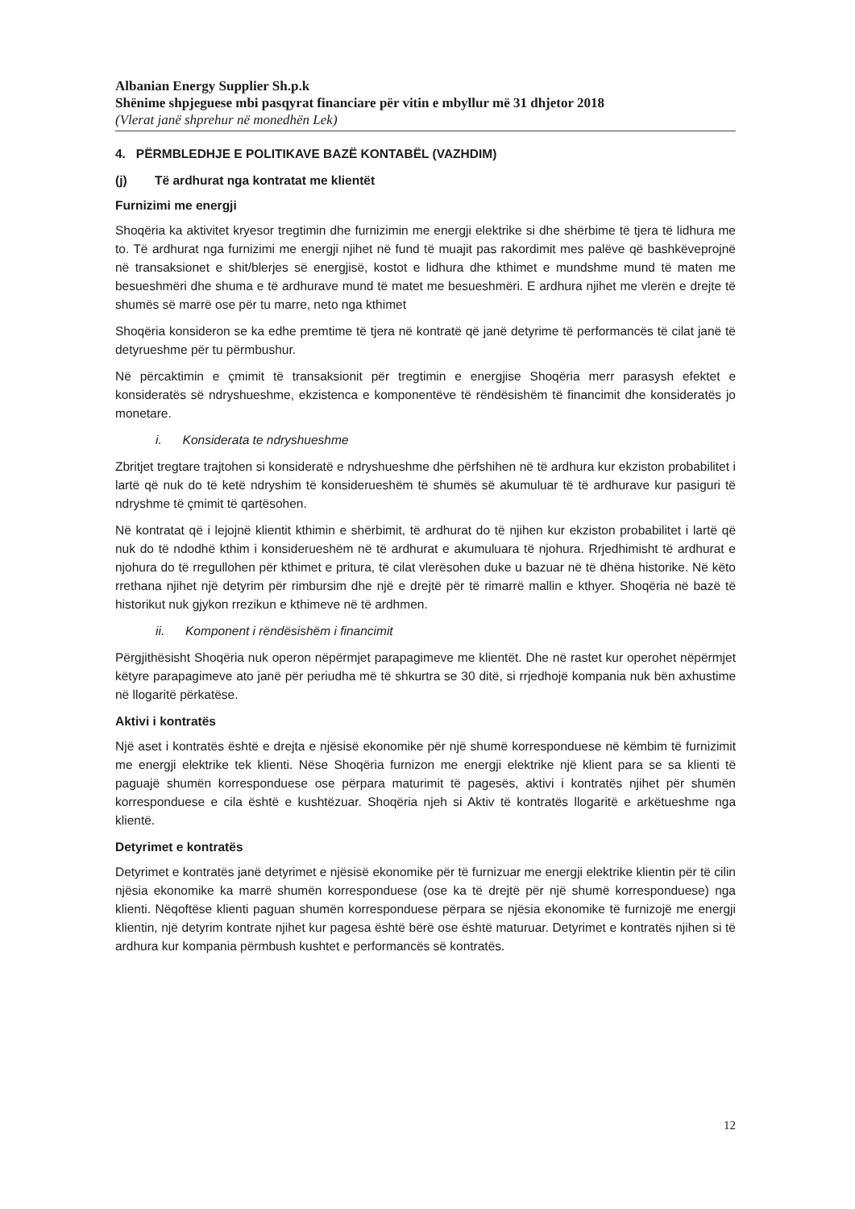Albanian Energy Supplier Sh.p.k
Shënime shpjeguese mbi pasqyrat financiare për vitin e mbyllur më 31 dhjetor 2018
(Vlerat janë shprehur në monedhën Lek)
4. PËRMBLEDHJE E POLITIKAVE BAZË KONTABËL (VAZHDIM)
(j) Të ardhurat nga kontratat me klientët
Furnizimi me energji
Shoqëria ka aktivitet kryesor tregtimin dhe furnizimin me energji elektrike si dhe shërbime të tjera të lidhura me to. Të ardhurat nga furnizimi me energji njihet në fund të muajit pas rakordimit mes palëve që bashkëveprojnë në transaksionet e shit/blerjes së energjisë, kostot e lidhura dhe kthimet e mundshme mund të maten me besueshmëri dhe shuma e të ardhurave mund të matet me besueshmëri. E ardhura njihet me vlerën e drejte të shumës së marrë ose për tu marre, neto nga kthimet
Shoqëria konsideron se ka edhe premtime të tjera në kontratë që janë detyrime të performancës të cilat janë të detyrueshme për tu përmbushur.
Në përcaktimin e çmimit të transaksionit për tregtimin e energjise Shoqëria merr parasysh efektet e konsideratës së ndryshueshme, ekzistenca e komponentëve të rëndësishëm të financimit dhe konsideratës jo monetare.
i. Konsiderata te ndryshueshme
Zbritjet tregtare trajtohen si konsideratë e ndryshueshme dhe përfshihen në të ardhura kur ekziston probabilitet i lartë që nuk do të ketë ndryshim të konsiderueshëm të shumës së akumuluar të të ardhurave kur pasiguri të ndryshme të çmimit të qartësohen.
Në kontratat që i lejojnë klientit kthimin e shërbimit, të ardhurat do të njihen kur ekziston probabilitet i lartë që nuk do të ndodhë kthim i konsiderueshëm në të ardhurat e akumuluara të njohura. Rrjedhimisht të ardhurat e njohura do të rregullohen për kthimet e pritura, të cilat vlerësohen duke u bazuar në të dhëna historike. Në këto rrethana njihet një detyrim për rimbursim dhe një e drejtë për të rimarrë mallin e kthyer. Shoqëria në bazë të historikut nuk gjykon rrezikun e kthimeve në të ardhmen.
ii. Komponent i rëndësishëm i financimit
Përgjithësisht Shoqëria nuk operon nëpërmjet parapagimeve me klientët. Dhe në rastet kur operohet nëpërmjet këtyre parapagimeve ato janë për periudha më të shkurtra se 30 ditë, si rrjedhojë kompania nuk bën axhustime në llogaritë përkatëse.
Aktivi i kontratës
Një aset i kontratës është e drejta e njësisë ekonomike për një shumë korresponduese në këmbim të furnizimit me energji elektrike tek klienti. Nëse Shoqëria furnizon me energji elektrike një klient para se sa klienti të paguajë shumën korresponduese ose përpara maturimit të pagesës, aktivi i kontratës njihet për shumën korresponduese e cila është e kushtëzuar. Shoqëria njeh si Aktiv të kontratës llogaritë e arkëtueshme nga klientë.
Detyrimet e kontratës
Detyrimet e kontratës janë detyrimet e njësisë ekonomike për të furnizuar me energji elektrike klientin për të cilin njësia ekonomike ka marrë shumën korresponduese (ose ka të drejtë për një shumë korresponduese) nga klienti. Nëqoftëse klienti paguan shumën korresponduese përpara se njësia ekonomike të furnizojë me energji klientin, një detyrim kontrate njihet kur pagesa është bërë ose është maturuar. Detyrimet e kontratës njihen si të ardhura kur kompania përmbush kushtet e performancës së kontratës.
12